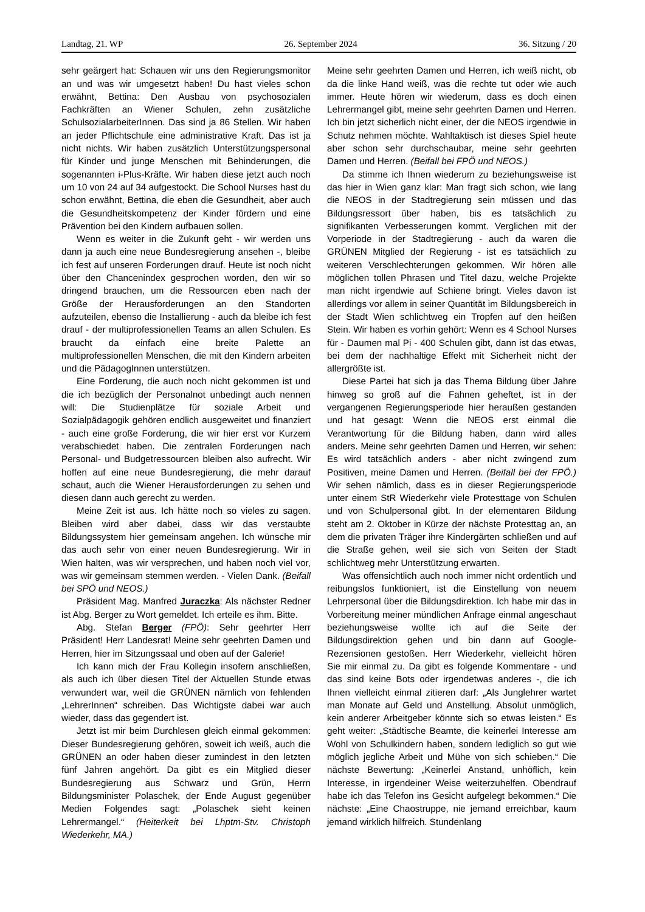Landtag, 21. WP 26. September 2024 36. Sitzung / 20
sehr geärgert hat: Schauen wir uns den Regierungsmonitor an und was wir umgesetzt haben! Du hast vieles schon erwähnt, Bettina: Den Ausbau von psychosozialen Fachkräften an Wiener Schulen, zehn zusätzliche SchulsozialarbeiterInnen. Das sind ja 86 Stellen. Wir haben an jeder Pflichtschule eine administrative Kraft. Das ist ja nicht nichts. Wir haben zusätzlich Unterstützungspersonal für Kinder und junge Menschen mit Behinderungen, die sogenannten i-Plus-Kräfte. Wir haben diese jetzt auch noch um 10 von 24 auf 34 aufgestockt. Die School Nurses hast du schon erwähnt, Bettina, die eben die Gesundheit, aber auch die Gesundheitskompetenz der Kinder fördern und eine Prävention bei den Kindern aufbauen sollen.
Wenn es weiter in die Zukunft geht - wir werden uns dann ja auch eine neue Bundesregierung ansehen -, bleibe ich fest auf unseren Forderungen drauf. Heute ist noch nicht über den Chancenindex gesprochen worden, den wir so dringend brauchen, um die Ressourcen eben nach der Größe der Herausforderungen an den Standorten aufzuteilen, ebenso die Installierung - auch da bleibe ich fest drauf - der multiprofessionellen Teams an allen Schulen. Es braucht da einfach eine breite Palette an multiprofessionellen Menschen, die mit den Kindern arbeiten und die PädagogInnen unterstützen.
Eine Forderung, die auch noch nicht gekommen ist und die ich bezüglich der Personalnot unbedingt auch nennen will: Die Studienplätze für soziale Arbeit und Sozialpädagogik gehören endlich ausgeweitet und finanziert - auch eine große Forderung, die wir hier erst vor Kurzem verabschiedet haben. Die zentralen Forderungen nach Personal- und Budgetressourcen bleiben also aufrecht. Wir hoffen auf eine neue Bundesregierung, die mehr darauf schaut, auch die Wiener Herausforderungen zu sehen und diesen dann auch gerecht zu werden.
Meine Zeit ist aus. Ich hätte noch so vieles zu sagen. Bleiben wird aber dabei, dass wir das verstaubte Bildungssystem hier gemeinsam angehen. Ich wünsche mir das auch sehr von einer neuen Bundesregierung. Wir in Wien halten, was wir versprechen, und haben noch viel vor, was wir gemeinsam stemmen werden. - Vielen Dank. (Beifall bei SPÖ und NEOS.)
Präsident Mag. Manfred Juraczka: Als nächster Redner ist Abg. Berger zu Wort gemeldet. Ich erteile es ihm. Bitte.
Abg. Stefan Berger (FPÖ): Sehr geehrter Herr Präsident! Herr Landesrat! Meine sehr geehrten Damen und Herren, hier im Sitzungssaal und oben auf der Galerie!
Ich kann mich der Frau Kollegin insofern anschließen, als auch ich über diesen Titel der Aktuellen Stunde etwas verwundert war, weil die GRÜNEN nämlich von fehlenden „LehrerInnen“ schreiben. Das Wichtigste dabei war auch wieder, dass das gegendert ist.
Jetzt ist mir beim Durchlesen gleich einmal gekommen: Dieser Bundesregierung gehören, soweit ich weiß, auch die GRÜNEN an oder haben dieser zumindest in den letzten fünf Jahren angehört. Da gibt es ein Mitglied dieser Bundesregierung aus Schwarz und Grün, Herrn Bildungsminister Polaschek, der Ende August gegenüber Medien Folgendes sagt: „Polaschek sieht keinen Lehrermangel.“ (Heiterkeit bei Lhptm-Stv. Christoph Wiederkehr, MA.)
Meine sehr geehrten Damen und Herren, ich weiß nicht, ob da die linke Hand weiß, was die rechte tut oder wie auch immer. Heute hören wir wiederum, dass es doch einen Lehrermangel gibt, meine sehr geehrten Damen und Herren. Ich bin jetzt sicherlich nicht einer, der die NEOS irgendwie in Schutz nehmen möchte. Wahltaktisch ist dieses Spiel heute aber schon sehr durchschaubar, meine sehr geehrten Damen und Herren. (Beifall bei FPÖ und NEOS.)
Da stimme ich Ihnen wiederum zu beziehungsweise ist das hier in Wien ganz klar: Man fragt sich schon, wie lang die NEOS in der Stadtregierung sein müssen und das Bildungsressort über haben, bis es tatsächlich zu signifikanten Verbesserungen kommt. Verglichen mit der Vorperiode in der Stadtregierung - auch da waren die GRÜNEN Mitglied der Regierung - ist es tatsächlich zu weiteren Verschlechterungen gekommen. Wir hören alle möglichen tollen Phrasen und Titel dazu, welche Projekte man nicht irgendwie auf Schiene bringt. Vieles davon ist allerdings vor allem in seiner Quantität im Bildungsbereich in der Stadt Wien schlichtweg ein Tropfen auf den heißen Stein. Wir haben es vorhin gehört: Wenn es 4 School Nurses für - Daumen mal Pi - 400 Schulen gibt, dann ist das etwas, bei dem der nachhaltige Effekt mit Sicherheit nicht der allergrößte ist.
Diese Partei hat sich ja das Thema Bildung über Jahre hinweg so groß auf die Fahnen geheftet, ist in der vergangenen Regierungsperiode hier heraußen gestanden und hat gesagt: Wenn die NEOS erst einmal die Verantwortung für die Bildung haben, dann wird alles anders. Meine sehr geehrten Damen und Herren, wir sehen: Es wird tatsächlich anders - aber nicht zwingend zum Positiven, meine Damen und Herren. (Beifall bei der FPÖ.) Wir sehen nämlich, dass es in dieser Regierungsperiode unter einem StR Wiederkehr viele Protesttage von Schulen und von Schulpersonal gibt. In der elementaren Bildung steht am 2. Oktober in Kürze der nächste Protesttag an, an dem die privaten Träger ihre Kindergärten schließen und auf die Straße gehen, weil sie sich von Seiten der Stadt schlichtweg mehr Unterstützung erwarten.
Was offensichtlich auch noch immer nicht ordentlich und reibungslos funktioniert, ist die Einstellung von neuem Lehrpersonal über die Bildungsdirektion. Ich habe mir das in Vorbereitung meiner mündlichen Anfrage einmal angeschaut beziehungsweise wollte ich auf die Seite der Bildungsdirektion gehen und bin dann auf Google-Rezensionen gestoßen. Herr Wiederkehr, vielleicht hören Sie mir einmal zu. Da gibt es folgende Kommentare - und das sind keine Bots oder irgendetwas anderes -, die ich Ihnen vielleicht einmal zitieren darf: „Als Junglehrer wartet man Monate auf Geld und Anstellung. Absolut unmöglich, kein anderer Arbeitgeber könnte sich so etwas leisten.“ Es geht weiter: „Städtische Beamte, die keinerlei Interesse am Wohl von Schulkindern haben, sondern lediglich so gut wie möglich jegliche Arbeit und Mühe von sich schieben.“ Die nächste Bewertung: „Keinerlei Anstand, unhöflich, kein Interesse, in irgendeiner Weise weiterzuhelfen. Obendrauf habe ich das Telefon ins Gesicht aufgelegt bekommen.“ Die nächste: „Eine Chaostruppe, nie jemand erreichbar, kaum jemand wirklich hilfreich. Stundenlang